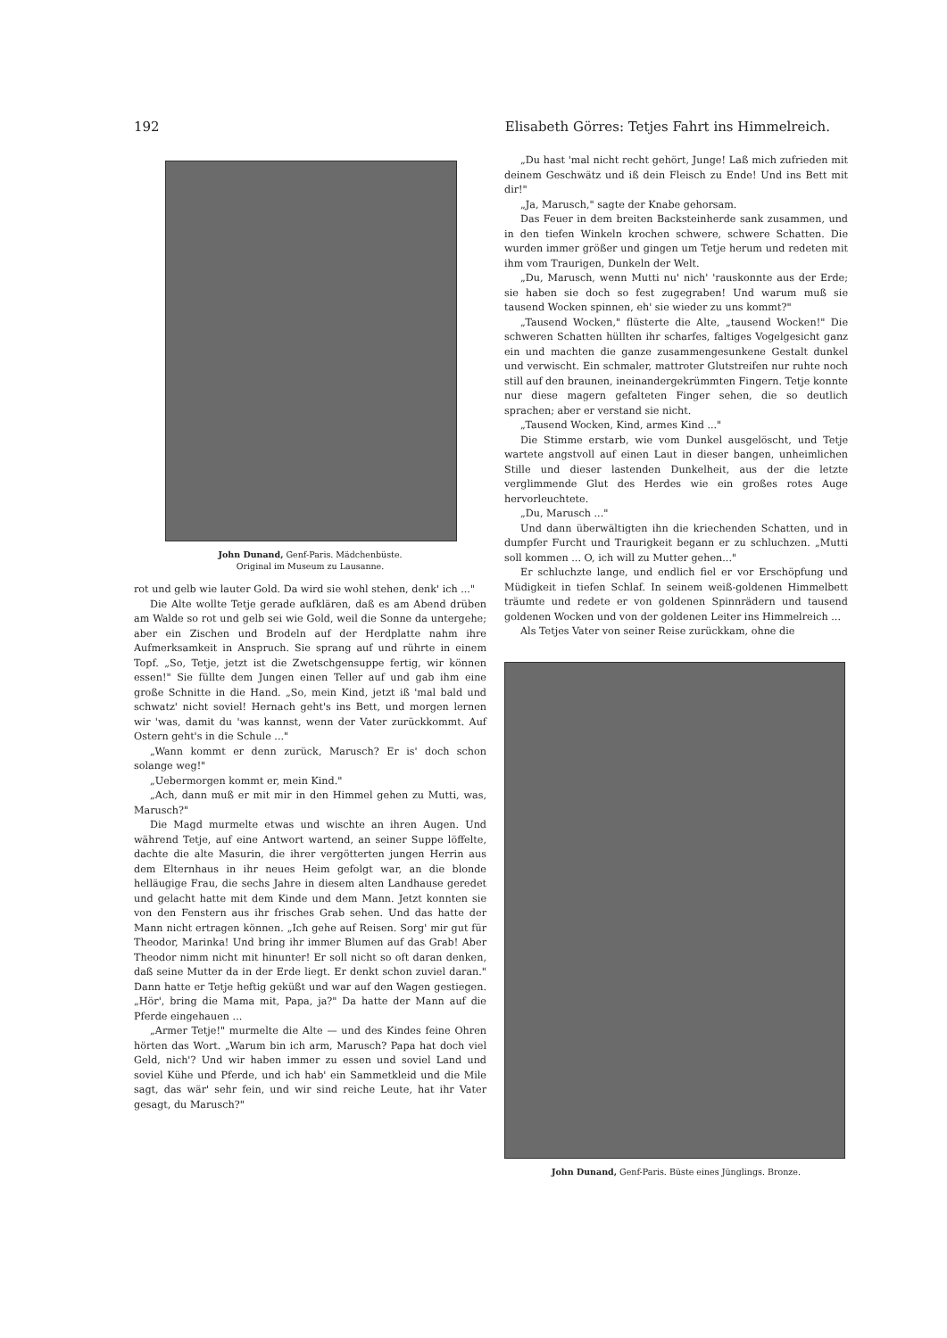192 Elisabeth Görres: Tetjes Fahrt ins Himmelreich.
John Dunand, Genf-Paris. Mädchenbüste.
Original im Museum zu Lausanne.
rot und gelb wie lauter Gold. Da wird sie wohl stehen, denk' ich ..."
Die Alte wollte Tetje gerade aufklären, daß es am Abend drüben am Walde so rot und gelb sei wie Gold, weil die Sonne da untergehe; aber ein Zischen und Brodeln auf der Herdplatte nahm ihre Aufmerksamkeit in Anspruch. Sie sprang auf und rührte in einem Topf. „So, Tetje, jetzt ist die Zwetschgensuppe fertig, wir können essen!" Sie füllte dem Jungen einen Teller auf und gab ihm eine große Schnitte in die Hand. „So, mein Kind, jetzt iß 'mal bald und schwatz' nicht soviel! Hernach geht's ins Bett, und morgen lernen wir 'was, damit du 'was kannst, wenn der Vater zurückkommt. Auf Ostern geht's in die Schule ..."
„Wann kommt er denn zurück, Marusch? Er is' doch schon solange weg!"
„Uebermorgen kommt er, mein Kind."
„Ach, dann muß er mit mir in den Himmel gehen zu Mutti, was, Marusch?"
Die Magd murmelte etwas und wischte an ihren Augen. Und während Tetje, auf eine Antwort wartend, an seiner Suppe löffelte, dachte die alte Masurin, die ihrer vergötterten jungen Herrin aus dem Elternhaus in ihr neues Heim gefolgt war, an die blonde helläugige Frau, die sechs Jahre in diesem alten Landhause geredet und gelacht hatte mit dem Kinde und dem Mann. Jetzt konnten sie von den Fenstern aus ihr frisches Grab sehen. Und das hatte der Mann nicht ertragen können. „Ich gehe auf Reisen. Sorg' mir gut für Theodor, Marinka! Und bring ihr immer Blumen auf das Grab! Aber Theodor nimm nicht mit hinunter! Er soll nicht so oft daran denken, daß seine Mutter da in der Erde liegt. Er denkt schon zuviel daran." Dann hatte er Tetje heftig geküßt und war auf den Wagen gestiegen. „Hör', bring die Mama mit, Papa, ja?" Da hatte der Mann auf die Pferde eingehauen ...
„Armer Tetje!" murmelte die Alte — und des Kindes feine Ohren hörten das Wort. „Warum bin ich arm, Marusch? Papa hat doch viel Geld, nich'? Und wir haben immer zu essen und soviel Land und soviel Kühe und Pferde, und ich hab' ein Sammetkleid und die Mile sagt, das wär' sehr fein, und wir sind reiche Leute, hat ihr Vater gesagt, du Marusch?"
„Du hast 'mal nicht recht gehört, Junge! Laß mich zufrieden mit deinem Geschwätz und iß dein Fleisch zu Ende! Und ins Bett mit dir!"
„Ja, Marusch," sagte der Knabe gehorsam.
Das Feuer in dem breiten Backsteinherde sank zusammen, und in den tiefen Winkeln krochen schwere, schwere Schatten. Die wurden immer größer und gingen um Tetje herum und redeten mit ihm vom Traurigen, Dunkeln der Welt.
„Du, Marusch, wenn Mutti nu' nich' 'rauskonnte aus der Erde; sie haben sie doch so fest zugegraben! Und warum muß sie tausend Wocken spinnen, eh' sie wieder zu uns kommt?"
„Tausend Wocken," flüsterte die Alte, „tausend Wocken!" Die schweren Schatten hüllten ihr scharfes, faltiges Vogelgesicht ganz ein und machten die ganze zusammengesunkene Gestalt dunkel und verwischt. Ein schmaler, mattroter Glutstreifen nur ruhte noch still auf den braunen, ineinandergekrümmten Fingern. Tetje konnte nur diese magern gefalteten Finger sehen, die so deutlich sprachen; aber er verstand sie nicht.
„Tausend Wocken, Kind, armes Kind ..."
Die Stimme erstarb, wie vom Dunkel ausgelöscht, und Tetje wartete angstvoll auf einen Laut in dieser bangen, unheimlichen Stille und dieser lastenden Dunkelheit, aus der die letzte verglimmende Glut des Herdes wie ein großes rotes Auge hervorleuchtete.
„Du, Marusch ..."
Und dann überwältigten ihn die kriechenden Schatten, und in dumpfer Furcht und Traurigkeit begann er zu schluchzen. „Mutti soll kommen ... O, ich will zu Mutter gehen..."
Er schluchzte lange, und endlich fiel er vor Erschöpfung und Müdigkeit in tiefen Schlaf. In seinem weiß-goldenen Himmelbett träumte und redete er von goldenen Spinnrädern und tausend goldenen Wocken und von der goldenen Leiter ins Himmelreich ...
Als Tetjes Vater von seiner Reise zurückkam, ohne die
John Dunand, Genf-Paris. Büste eines Jünglings. Bronze.